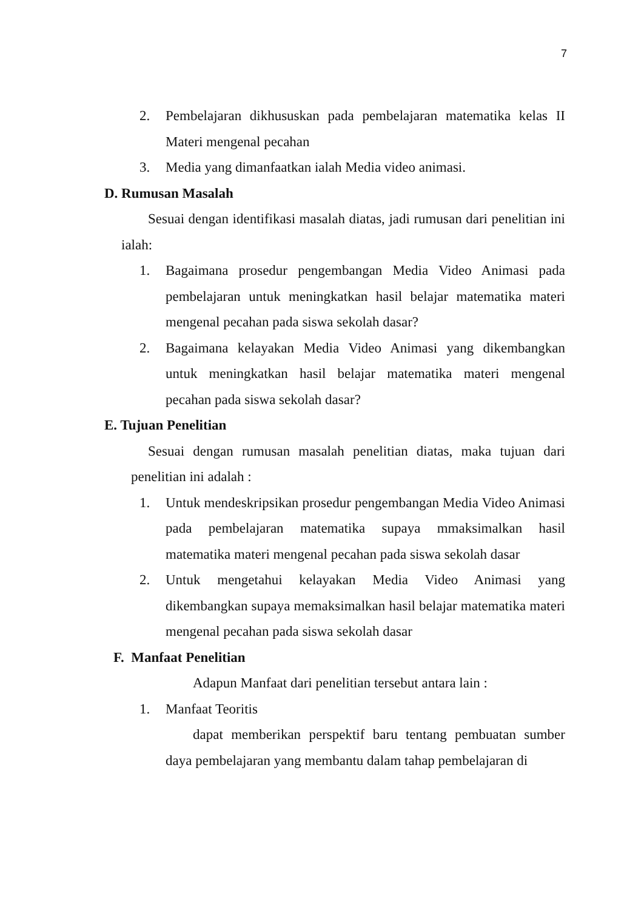7
2. Pembelajaran dikhususkan pada pembelajaran matematika kelas II Materi mengenal pecahan
3. Media yang dimanfaatkan ialah Media video animasi.
D. Rumusan Masalah
Sesuai dengan identifikasi masalah diatas, jadi rumusan dari penelitian ini ialah:
1. Bagaimana prosedur pengembangan Media Video Animasi pada pembelajaran untuk meningkatkan hasil belajar matematika materi mengenal pecahan pada siswa sekolah dasar?
2. Bagaimana kelayakan Media Video Animasi yang dikembangkan untuk meningkatkan hasil belajar matematika materi mengenal pecahan pada siswa sekolah dasar?
E. Tujuan Penelitian
Sesuai dengan rumusan masalah penelitian diatas, maka tujuan dari penelitian ini adalah :
1. Untuk mendeskripsikan prosedur pengembangan Media Video Animasi pada pembelajaran matematika supaya mmaksimalkan hasil matematika materi mengenal pecahan pada siswa sekolah dasar
2. Untuk mengetahui kelayakan Media Video Animasi yang dikembangkan supaya memaksimalkan hasil belajar matematika materi mengenal pecahan pada siswa sekolah dasar
F. Manfaat Penelitian
Adapun Manfaat dari penelitian tersebut antara lain :
1. Manfaat Teoritis
dapat memberikan perspektif baru tentang pembuatan sumber daya pembelajaran yang membantu dalam tahap pembelajaran di